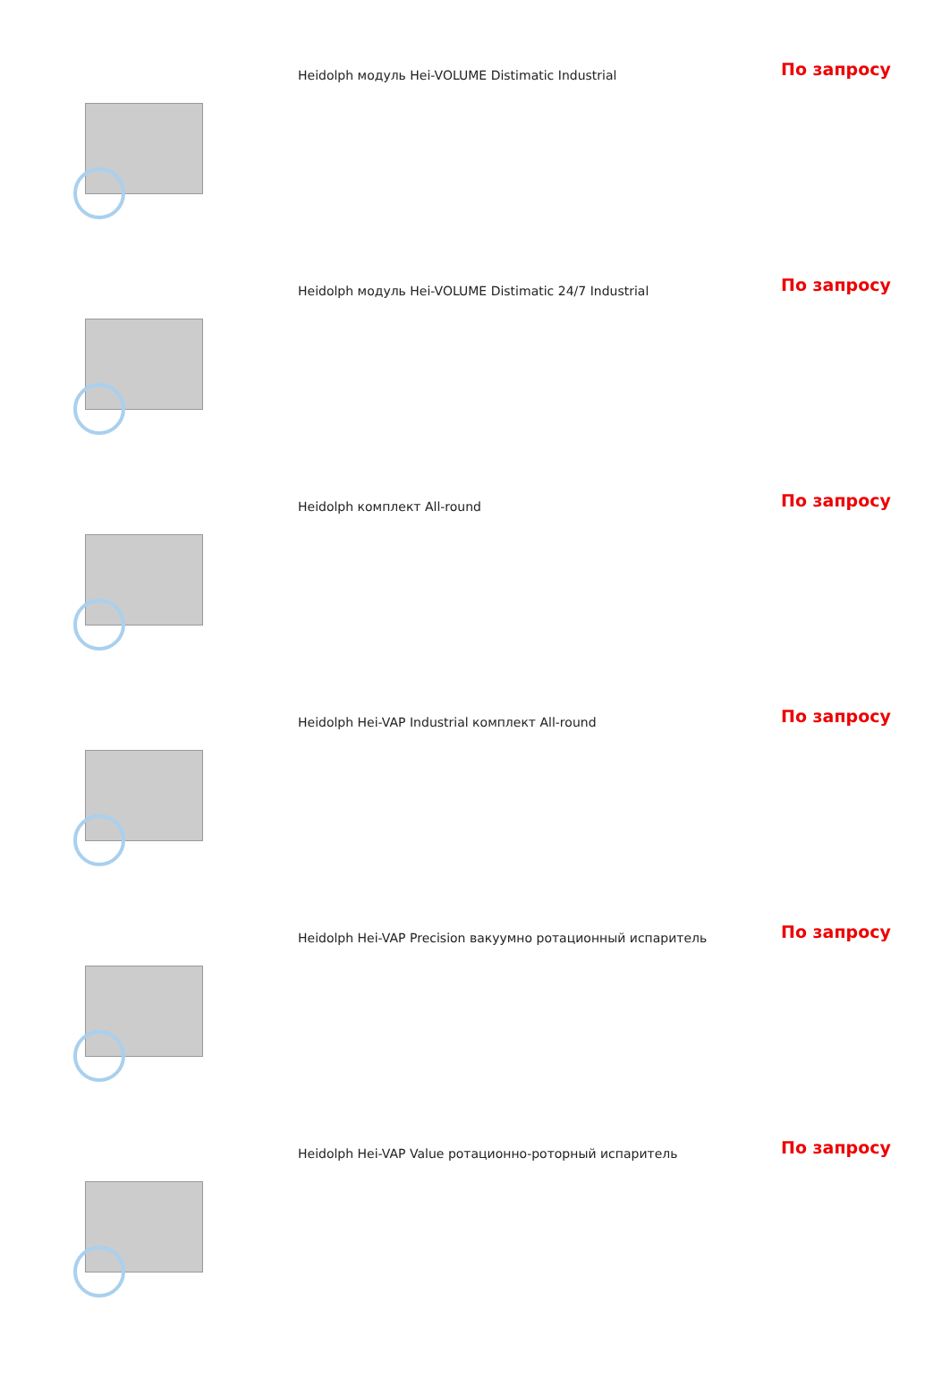| | Heidolph модуль Hei-VOLUME Distimatic Industrial | По запросу |
| | Heidolph модуль Hei-VOLUME Distimatic 24/7 Industrial | По запросу |
| | Heidolph комплект All-round | По запросу |
| | Heidolph Hei-VAP Industrial комплект All-round | По запросу |
| | Heidolph Hei-VAP Precision вакуумно ротационный испаритель | По запросу |
| | Heidolph Hei-VAP Value ротационно-роторный испаритель | По запросу |